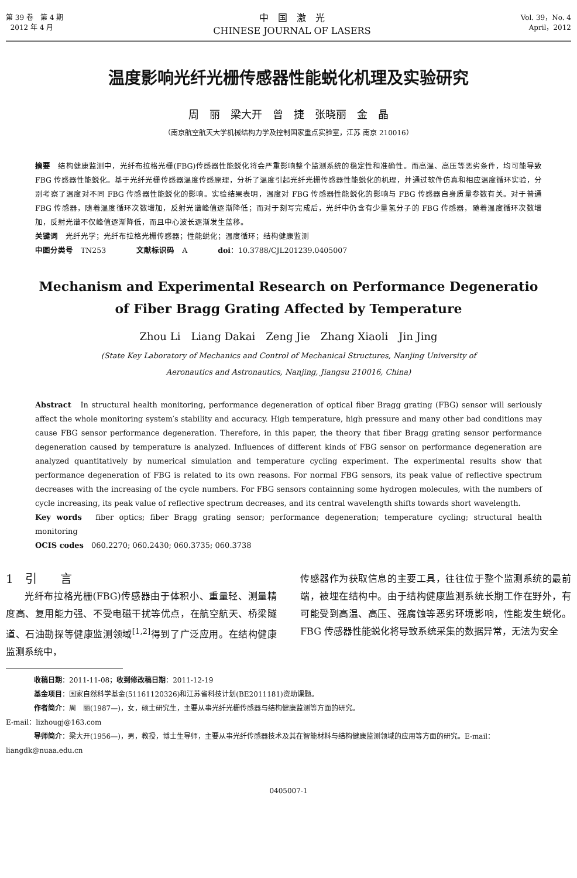第 39 卷　第 4 期
2012 年 4 月
中　国　激　光
CHINESE JOURNAL OF LASERS
Vol. 39，No. 4
April，2012
温度影响光纤光栅传感器性能蜕化机理及实验研究
周　丽　梁大开　曾　捷　张晓丽　金　晶
（南京航空航天大学机械结构力学及控制国家重点实验室，江苏 南京 210016）
摘要　结构健康监测中，光纤布拉格光栅(FBG)传感器性能蜕化将会严重影响整个监测系统的稳定性和准确性。而高温、高压等恶劣条件，均可能导致 FBG 传感器性能蜕化。基于光纤光栅传感器温度传感原理，分析了温度引起光纤光栅传感器性能蜕化的机理，并通过软件仿真和相应温度循环实验，分别考察了温度对不同 FBG 传感器性能蜕化的影响。实验结果表明，温度对 FBG 传感器性能蜕化的影响与 FBG 传感器自身质量参数有关。对于普通 FBG 传感器，随着温度循环次数增加，反射光谱峰值逐渐降低；而对于刻写完成后，光纤中仍含有少量氢分子的 FBG 传感器，随着温度循环次数增加，反射光谱不仅峰值逐渐降低，而且中心波长逐渐发生蓝移。
关键词　光纤光学；光纤布拉格光栅传感器；性能蜕化；温度循环；结构健康监测
中图分类号　TN253　　　　文献标识码　A　　　　doi：10.3788/CJL201239.0405007
Mechanism and Experimental Research on Performance Degeneratio
of Fiber Bragg Grating Affected by Temperature
Zhou Li　Liang Dakai　Zeng Jie　Zhang Xiaoli　Jin Jing
(State Key Laboratory of Mechanics and Control of Mechanical Structures, Nanjing University of
Aeronautics and Astronautics, Nanjing, Jiangsu 210016, China)
Abstract　In structural health monitoring, performance degeneration of optical fiber Bragg grating (FBG) sensor will seriously affect the whole monitoring system′s stability and accuracy. High temperature, high pressure and many other bad conditions may cause FBG sensor performance degeneration. Therefore, in this paper, the theory that fiber Bragg grating sensor performance degeneration caused by temperature is analyzed. Influences of different kinds of FBG sensor on performance degeneration are analyzed quantitatively by numerical simulation and temperature cycling experiment. The experimental results show that performance degeneration of FBG is related to its own reasons. For normal FBG sensors, its peak value of reflective spectrum decreases with the increasing of the cycle numbers. For FBG sensors containning some hydrogen molecules, with the numbers of cycle increasing, its peak value of reflective spectrum decreases, and its central wavelength shifts towards short wavelength.
Key words　fiber optics; fiber Bragg grating sensor; performance degeneration; temperature cycling; structural health monitoring
OCIS codes　060.2270; 060.2430; 060.3735; 060.3738
1　引　　言
光纤布拉格光栅(FBG)传感器由于体积小、重量轻、测量精度高、复用能力强、不受电磁干扰等优点，在航空航天、桥梁隧道、石油勘探等健康监测领域<sup>[1,2]</sup>得到了广泛应用。在结构健康监测系统中，
传感器作为获取信息的主要工具，往往位于整个监测系统的最前端，被埋在结构中。由于结构健康监测系统长期工作在野外，有可能受到高温、高压、强腐蚀等恶劣环境影响，性能发生蜕化。FBG 传感器性能蜕化将导致系统采集的数据异常，无法为安全
收稿日期：2011-11-08；收到修改稿日期：2011-12-19
基金项目：国家自然科学基金(51161120326)和江苏省科技计划(BE2011181)资助课题。
作者简介：周　丽(1987—)，女，硕士研究生，主要从事光纤光栅传感器与结构健康监测等方面的研究。
E-mail：lizhougj@163.com
导师简介：梁大开(1956—)，男，教授，博士生导师，主要从事光纤传感器技术及其在智能材料与结构健康监测领域的应用等方面的研究。E-mail：liangdk@nuaa.edu.cn
0405007-1